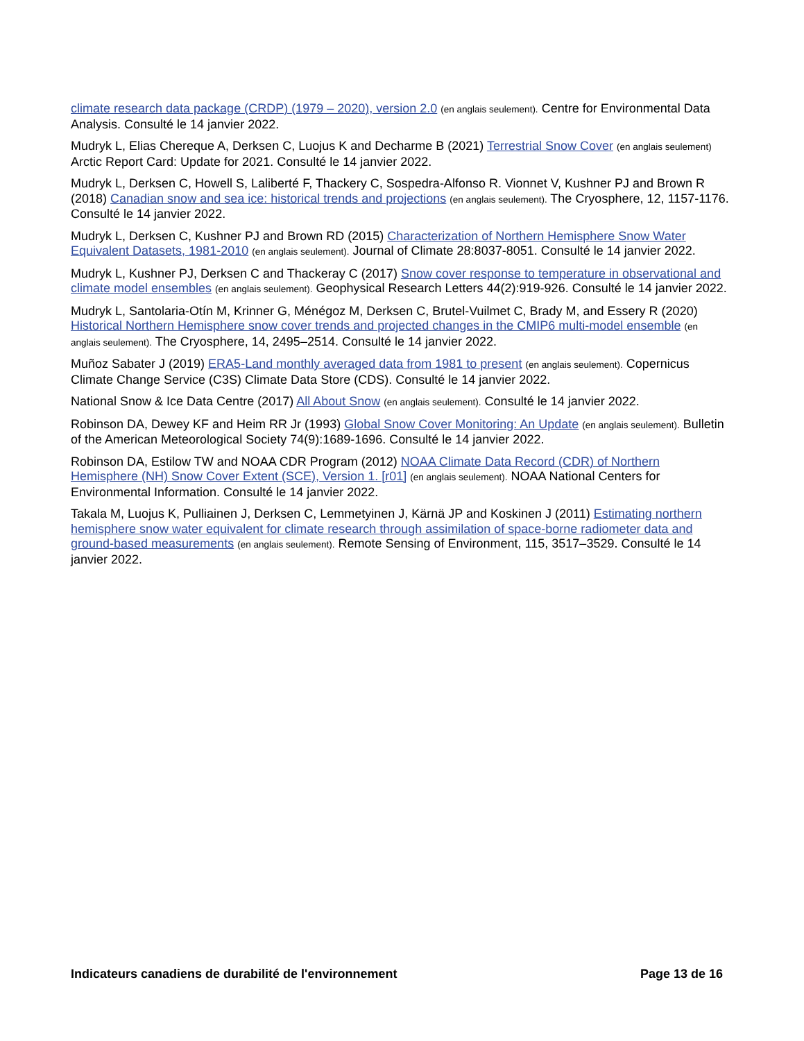climate research data package (CRDP) (1979 – 2020), version 2.0 (en anglais seulement). Centre for Environmental Data Analysis. Consulté le 14 janvier 2022.
Mudryk L, Elias Chereque A, Derksen C, Luojus K and Decharme B (2021) Terrestrial Snow Cover (en anglais seulement) Arctic Report Card: Update for 2021. Consulté le 14 janvier 2022.
Mudryk L, Derksen C, Howell S, Laliberté F, Thackery C, Sospedra-Alfonso R. Vionnet V, Kushner PJ and Brown R (2018) Canadian snow and sea ice: historical trends and projections (en anglais seulement). The Cryosphere, 12, 1157-1176. Consulté le 14 janvier 2022.
Mudryk L, Derksen C, Kushner PJ and Brown RD (2015) Characterization of Northern Hemisphere Snow Water Equivalent Datasets, 1981-2010 (en anglais seulement). Journal of Climate 28:8037-8051. Consulté le 14 janvier 2022.
Mudryk L, Kushner PJ, Derksen C and Thackeray C (2017) Snow cover response to temperature in observational and climate model ensembles (en anglais seulement). Geophysical Research Letters 44(2):919-926. Consulté le 14 janvier 2022.
Mudryk L, Santolaria-Otín M, Krinner G, Ménégoz M, Derksen C, Brutel-Vuilmet C, Brady M, and Essery R (2020) Historical Northern Hemisphere snow cover trends and projected changes in the CMIP6 multi-model ensemble (en anglais seulement). The Cryosphere, 14, 2495–2514. Consulté le 14 janvier 2022.
Muñoz Sabater J (2019) ERA5-Land monthly averaged data from 1981 to present (en anglais seulement). Copernicus Climate Change Service (C3S) Climate Data Store (CDS). Consulté le 14 janvier 2022.
National Snow & Ice Data Centre (2017) All About Snow (en anglais seulement). Consulté le 14 janvier 2022.
Robinson DA, Dewey KF and Heim RR Jr (1993) Global Snow Cover Monitoring: An Update (en anglais seulement). Bulletin of the American Meteorological Society 74(9):1689-1696. Consulté le 14 janvier 2022.
Robinson DA, Estilow TW and NOAA CDR Program (2012) NOAA Climate Data Record (CDR) of Northern Hemisphere (NH) Snow Cover Extent (SCE), Version 1. [r01] (en anglais seulement). NOAA National Centers for Environmental Information. Consulté le 14 janvier 2022.
Takala M, Luojus K, Pulliainen J, Derksen C, Lemmetyinen J, Kärnä JP and Koskinen J (2011) Estimating northern hemisphere snow water equivalent for climate research through assimilation of space-borne radiometer data and ground-based measurements (en anglais seulement). Remote Sensing of Environment, 115, 3517–3529. Consulté le 14 janvier 2022.
Indicateurs canadiens de durabilité de l'environnement Page 13 de 16